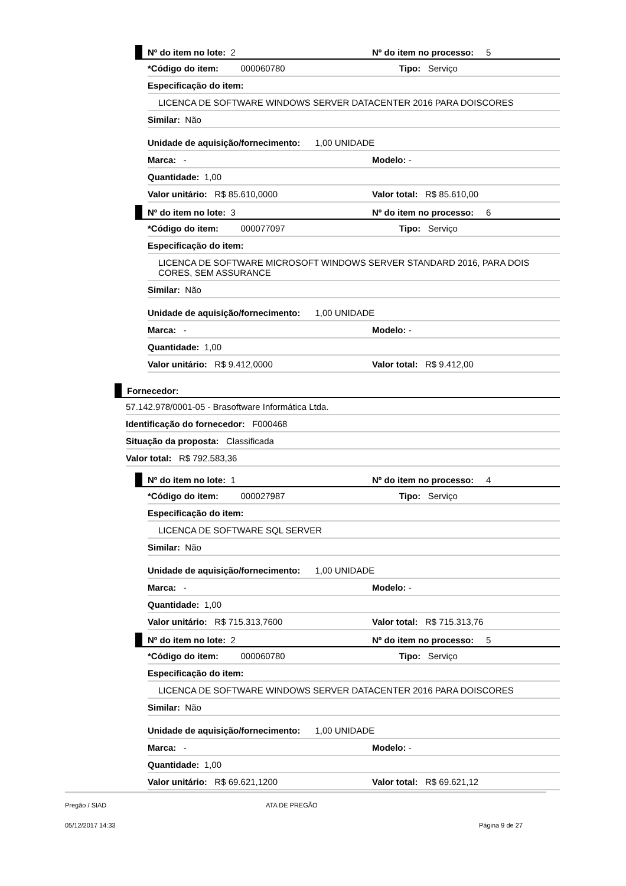Nº do item no lote: 2 Nº do item no processo: 5
*Código do item: 000060780 Tipo: Serviço
Especificação do item:
LICENCA DE SOFTWARE WINDOWS SERVER DATACENTER 2016 PARA DOISCORES
Similar: Não
Unidade de aquisição/fornecimento: 1,00 UNIDADE
Marca: - Modelo: -
Quantidade: 1,00
Valor unitário: R$ 85.610,0000 Valor total: R$ 85.610,00
Nº do item no lote: 3 Nº do item no processo: 6
*Código do item: 000077097 Tipo: Serviço
Especificação do item:
LICENCA DE SOFTWARE MICROSOFT WINDOWS SERVER STANDARD 2016, PARA DOIS CORES, SEM ASSURANCE
Similar: Não
Unidade de aquisição/fornecimento: 1,00 UNIDADE
Marca: - Modelo: -
Quantidade: 1,00
Valor unitário: R$ 9.412,0000 Valor total: R$ 9.412,00
Fornecedor:
57.142.978/0001-05 - Brasoftware Informática Ltda.
Identificação do fornecedor: F000468
Situação da proposta: Classificada
Valor total: R$ 792.583,36
Nº do item no lote: 1 Nº do item no processo: 4
*Código do item: 000027987 Tipo: Serviço
Especificação do item:
LICENCA DE SOFTWARE SQL SERVER
Similar: Não
Unidade de aquisição/fornecimento: 1,00 UNIDADE
Marca: - Modelo: -
Quantidade: 1,00
Valor unitário: R$ 715.313,7600 Valor total: R$ 715.313,76
Nº do item no lote: 2 Nº do item no processo: 5
*Código do item: 000060780 Tipo: Serviço
Especificação do item:
LICENCA DE SOFTWARE WINDOWS SERVER DATACENTER 2016 PARA DOISCORES
Similar: Não
Unidade de aquisição/fornecimento: 1,00 UNIDADE
Marca: - Modelo: -
Quantidade: 1,00
Valor unitário: R$ 69.621,1200 Valor total: R$ 69.621,12
Pregão / SIAD ATA DE PREGÃO
05/12/2017 14:33 Página 9 de 27